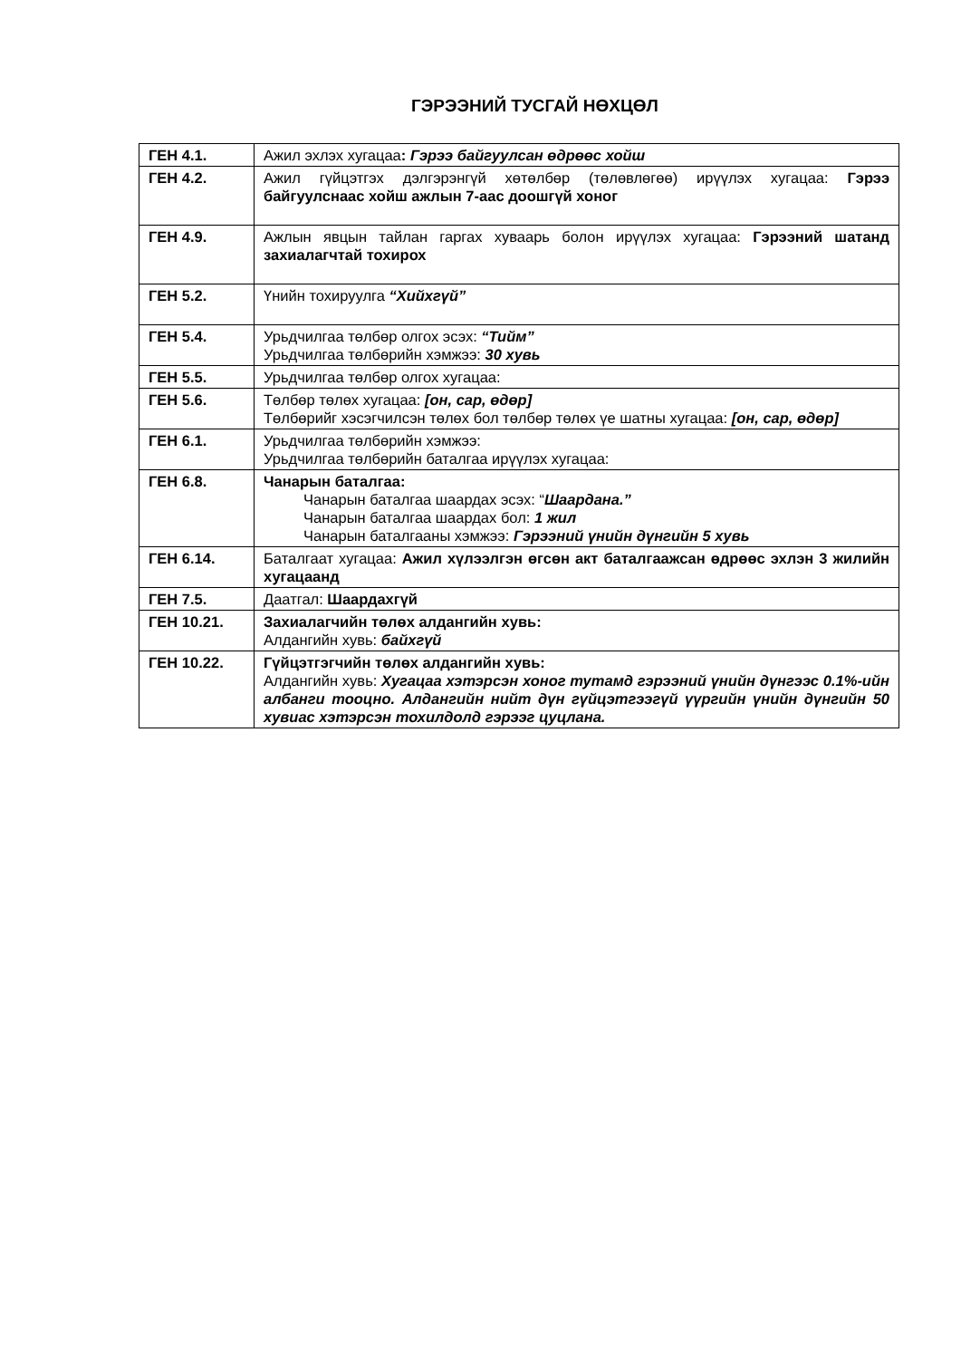ГЭРЭЭНИЙ ТУСГАЙ НӨХЦӨЛ
| ГЕН 4.1. | Ажил эхлэх хугацаа : Гэрээ байгуулсан өдрөөс хойш |
| ГЕН 4.2. | Ажил гүйцэтгэх дэлгэрэнгүй хөтөлбөр (төлөвлөгөө) ирүүлэх хугацаа: Гэрээ байгуулснаас хойш ажлын 7-аас доошгүй хоног |
| ГЕН 4.9. | Ажлын явцын тайлан гаргах хуваарь болон ирүүлэх хугацаа: Гэрээний шатанд захиалагчтай тохирох |
| ГЕН 5.2. | Үнийн тохируулга “Хийхгүй” |
| ГЕН 5.4. | Урьдчилгаа төлбөр олгох эсэх: “Тийм” Урьдчилгаа төлбөрийн хэмжээ: 30 хувь |
| ГЕН 5.5. | Урьдчилгаа төлбөр олгох хугацаа: |
| ГЕН 5.6. | Төлбөр төлөх хугацаа: [он, сар, өдөр] Төлбөрийг хэсэгчилсэн төлөх бол төлбөр төлөх үе шатны хугацаа: [он, сар, өдөр] |
| ГЕН 6.1. | Урьдчилгаа төлбөрийн хэмжээ: Урьдчилгаа төлбөрийн баталгаа ирүүлэх хугацаа: |
| ГЕН 6.8. | Чанарын баталгаа: Чанарын баталгаа шаардах эсэх: “ Шаардана.” Чанарын баталгаа шаардах бол: 1 жил Чанарын баталгааны хэмжээ: Гэрээний үнийн дүнгийн 5 хувь |
| ГЕН 6.14. | Баталгаат хугацаа: Ажил хүлээлгэн өгсөн акт баталгаажсан өдрөөс эхлэн 3 жилийн хугацаанд |
| ГЕН 7.5. | Даатгал: Шаардахгүй |
| ГЕН 10.21. | Захиалагчийн төлөх алдангийн хувь: Алдангийн хувь: байхгүй |
| ГЕН 10.22. | Гүйцэтгэгчийн төлөх алдангийн хувь: Алдангийн хувь: Хугацаа хэтэрсэн хоног тутамд гэрээний үнийн дүнгээс 0.1%-ийн албанги тооцно. Алдангийн нийт дүн гүйцэтгээгүй үүргийн үнийн дүнгийн 50 хувиас хэтэрсэн тохилдолд гэрээг цуцлана. |